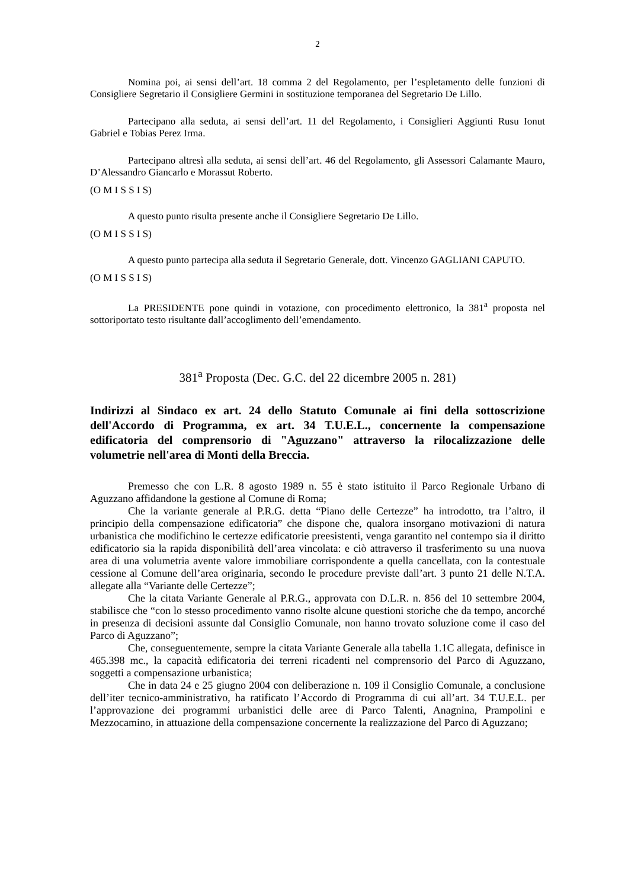2
Nomina poi, ai sensi dell’art. 18 comma 2 del Regolamento, per l’espletamento delle funzioni di Consigliere Segretario il Consigliere Germini in sostituzione temporanea del Segretario De Lillo.
Partecipano alla seduta, ai sensi dell’art. 11 del Regolamento, i Consiglieri Aggiunti Rusu Ionut Gabriel e Tobias Perez Irma.
Partecipano altresì alla seduta, ai sensi dell’art. 46 del Regolamento, gli Assessori Calamante Mauro, D’Alessandro Giancarlo e Morassut Roberto.
(O M I S S I S)
A questo punto risulta presente anche il Consigliere Segretario De Lillo.
(O M I S S I S)
A questo punto partecipa alla seduta il Segretario Generale, dott. Vincenzo GAGLIANI CAPUTO.
(O M I S S I S)
La PRESIDENTE pone quindi in votazione, con procedimento elettronico, la 381<sup>a</sup> proposta nel sottoriportato testo risultante dall’accoglimento dell’emendamento.
381<sup>a</sup> Proposta (Dec. G.C. del 22 dicembre 2005 n. 281)
Indirizzi al Sindaco ex art. 24 dello Statuto Comunale ai fini della sottoscrizione dell'Accordo di Programma, ex art. 34 T.U.E.L., concernente la compensazione edificatoria del comprensorio di "Aguzzano" attraverso la rilocalizzazione delle volumetrie nell'area di Monti della Breccia.
Premesso che con L.R. 8 agosto 1989 n. 55 è stato istituito il Parco Regionale Urbano di Aguzzano affidandone la gestione al Comune di Roma;
Che la variante generale al P.R.G. detta “Piano delle Certezze” ha introdotto, tra l’altro, il principio della compensazione edificatoria” che dispone che, qualora insorgano motivazioni di natura urbanistica che modifichino le certezze edificatorie preesistenti, venga garantito nel contempo sia il diritto edificatorio sia la rapida disponibilità dell’area vincolata: e ciò attraverso il trasferimento su una nuova area di una volumetria avente valore immobiliare corrispondente a quella cancellata, con la contestuale cessione al Comune dell’area originaria, secondo le procedure previste dall’art. 3 punto 21 delle N.T.A. allegate alla “Variante delle Certezze”;
Che la citata Variante Generale al P.R.G., approvata con D.L.R. n. 856 del 10 settembre 2004, stabilisce che “con lo stesso procedimento vanno risolte alcune questioni storiche che da tempo, ancorché in presenza di decisioni assunte dal Consiglio Comunale, non hanno trovato soluzione come il caso del Parco di Aguzzano”;
Che, conseguentemente, sempre la citata Variante Generale alla tabella 1.1C allegata, definisce in 465.398 mc., la capacità edificatoria dei terreni ricadenti nel comprensorio del Parco di Aguzzano, soggetti a compensazione urbanistica;
Che in data 24 e 25 giugno 2004 con deliberazione n. 109 il Consiglio Comunale, a conclusione dell’iter tecnico-amministrativo, ha ratificato l’Accordo di Programma di cui all’art. 34 T.U.E.L. per l’approvazione dei programmi urbanistici delle aree di Parco Talenti, Anagnina, Prampolini e Mezzocamino, in attuazione della compensazione concernente la realizzazione del Parco di Aguzzano;